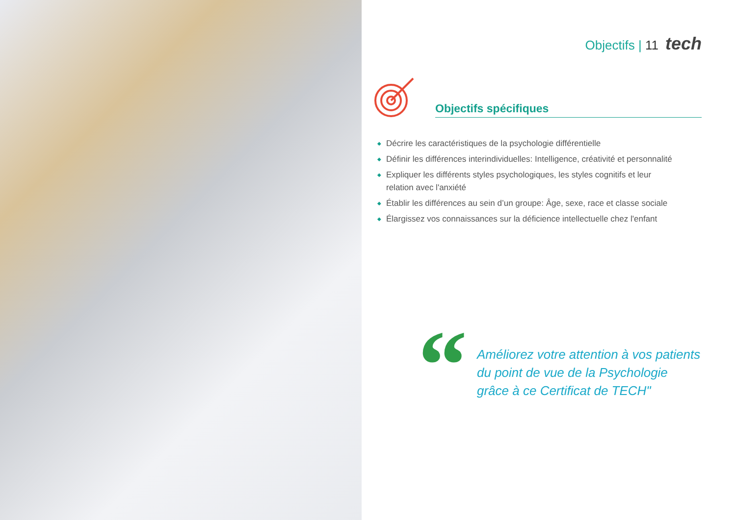Objectifs | 11 tech
Objectifs spécifiques
◆ Décrire les caractéristiques de la psychologie différentielle
◆ Définir les différences interindividuelles: Intelligence, créativité et personnalité
◆ Expliquer les différents styles psychologiques, les styles cognitifs et leur
relation avec l'anxiété
◆ Établir les différences au sein d’un groupe: Âge, sexe, race et classe sociale
◆ Élargissez vos connaissances sur la déficience intellectuelle chez l'enfant
“
Améliorez votre attention à vos patients du point de vue de la Psychologie grâce à ce Certificat de TECH"